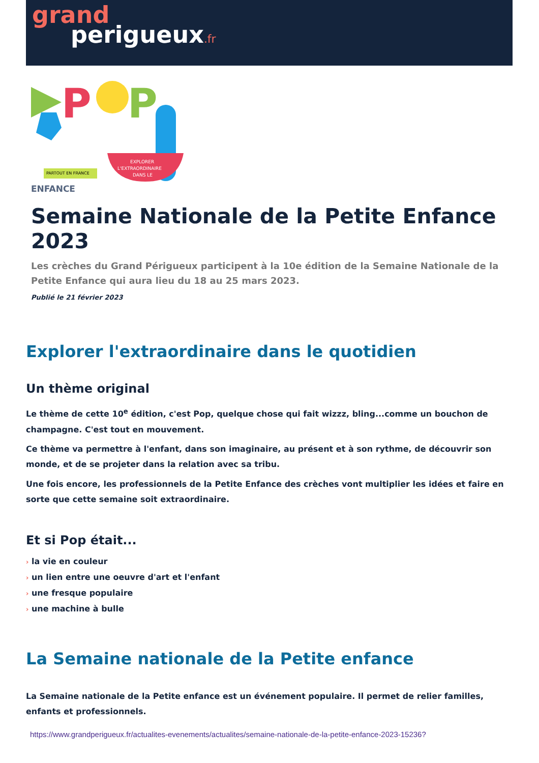grand
perigueux.fr
P
P
EXPLORER
L'EXTRAORDINAIRE
DANS LE
PARTOUT EN FRANCE
ENFANCE
Semaine Nationale de la Petite Enfance 2023
Les crèches du Grand Périgueux participent à la 10e édition de la Semaine Nationale de la Petite Enfance qui aura lieu du 18 au 25 mars 2023.
Publié le 21 février 2023
Explorer l'extraordinaire dans le quotidien
Un thème original
Le thème de cette 10<sup>e</sup> édition, c'est Pop, quelque chose qui fait wizzz, bling...comme un bouchon de champagne. C'est tout en mouvement.
Ce thème va permettre à l'enfant, dans son imaginaire, au présent et à son rythme, de découvrir son monde, et de se projeter dans la relation avec sa tribu.
Une fois encore, les professionnels de la Petite Enfance des crèches vont multiplier les idées et faire en sorte que cette semaine soit extraordinaire.
Et si Pop était...
› la vie en couleur
› un lien entre une oeuvre d'art et l'enfant
› une fresque populaire
› une machine à bulle
La Semaine nationale de la Petite enfance
La Semaine nationale de la Petite enfance est un événement populaire. Il permet de relier familles, enfants et professionnels.
https://www.grandperigueux.fr/actualites-evenements/actualites/semaine-nationale-de-la-petite-enfance-2023-15236?